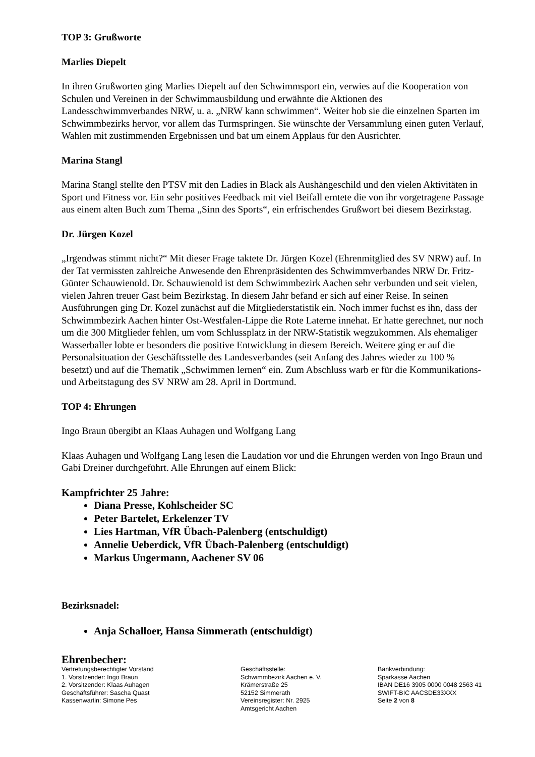TOP 3: Grußworte
Marlies Diepelt
In ihren Grußworten ging Marlies Diepelt auf den Schwimmsport ein, verwies auf die Kooperation von Schulen und Vereinen in der Schwimmausbildung und erwähnte die Aktionen des Landesschwimmverbandes NRW, u. a. „NRW kann schwimmen“. Weiter hob sie die einzelnen Sparten im Schwimmbezirks hervor, vor allem das Turmspringen. Sie wünschte der Versammlung einen guten Verlauf, Wahlen mit zustimmenden Ergebnissen und bat um einem Applaus für den Ausrichter.
Marina Stangl
Marina Stangl stellte den PTSV mit den Ladies in Black als Aushängeschild und den vielen Aktivitäten in Sport und Fitness vor. Ein sehr positives Feedback mit viel Beifall erntete die von ihr vorgetragene Passage aus einem alten Buch zum Thema „Sinn des Sports“, ein erfrischendes Grußwort bei diesem Bezirkstag.
Dr. Jürgen Kozel
„Irgendwas stimmt nicht?“ Mit dieser Frage taktete Dr. Jürgen Kozel (Ehrenmitglied des SV NRW) auf. In der Tat vermissten zahlreiche Anwesende den Ehrenpräsidenten des Schwimmverbandes NRW Dr. Fritz-Günter Schauwienold. Dr. Schauwienold ist dem Schwimmbezirk Aachen sehr verbunden und seit vielen, vielen Jahren treuer Gast beim Bezirkstag. In diesem Jahr befand er sich auf einer Reise. In seinen Ausführungen ging Dr. Kozel zunächst auf die Mitgliederstatistik ein. Noch immer fuchst es ihn, dass der Schwimmbezirk Aachen hinter Ost-Westfalen-Lippe die Rote Laterne innehat. Er hatte gerechnet, nur noch um die 300 Mitglieder fehlen, um vom Schlussplatz in der NRW-Statistik wegzukommen. Als ehemaliger Wasserballer lobte er besonders die positive Entwicklung in diesem Bereich. Weitere ging er auf die Personalsituation der Geschäftsstelle des Landesverbandes (seit Anfang des Jahres wieder zu 100 % besetzt) und auf die Thematik „Schwimmen lernen“ ein. Zum Abschluss warb er für die Kommunikations- und Arbeitstagung des SV NRW am 28. April in Dortmund.
TOP 4: Ehrungen
Ingo Braun übergibt an Klaas Auhagen und Wolfgang Lang
Klaas Auhagen und Wolfgang Lang lesen die Laudation vor und die Ehrungen werden von Ingo Braun und Gabi Dreiner durchgeführt. Alle Ehrungen auf einem Blick:
Kampfrichter 25 Jahre:
Diana Presse, Kohlscheider SC
Peter Bartelet, Erkelenzer TV
Lies Hartman, VfR Übach-Palenberg (entschuldigt)
Annelie Ueberdick, VfR Übach-Palenberg (entschuldigt)
Markus Ungermann, Aachener SV 06
Bezirksnadel:
Anja Schalloer, Hansa Simmerath (entschuldigt)
Ehrenbecher:
Vertretungsberechtigter Vorstand
1. Vorsitzender: Ingo Braun
2. Vorsitzender: Klaas Auhagen
Geschäftsführer: Sascha Quast
Kassenwartin: Simone Pes
Geschäftsstelle:
Schwimmbezirk Aachen e. V.
Krämerstraße 25
52152 Simmerath
Vereinsregister: Nr. 2925
Amtsgericht Aachen
Bankverbindung:
Sparkasse Aachen
IBAN DE16 3905 0000 0048 2563 41
SWIFT-BIC AACSDE33XXX
Seite 2 von 8